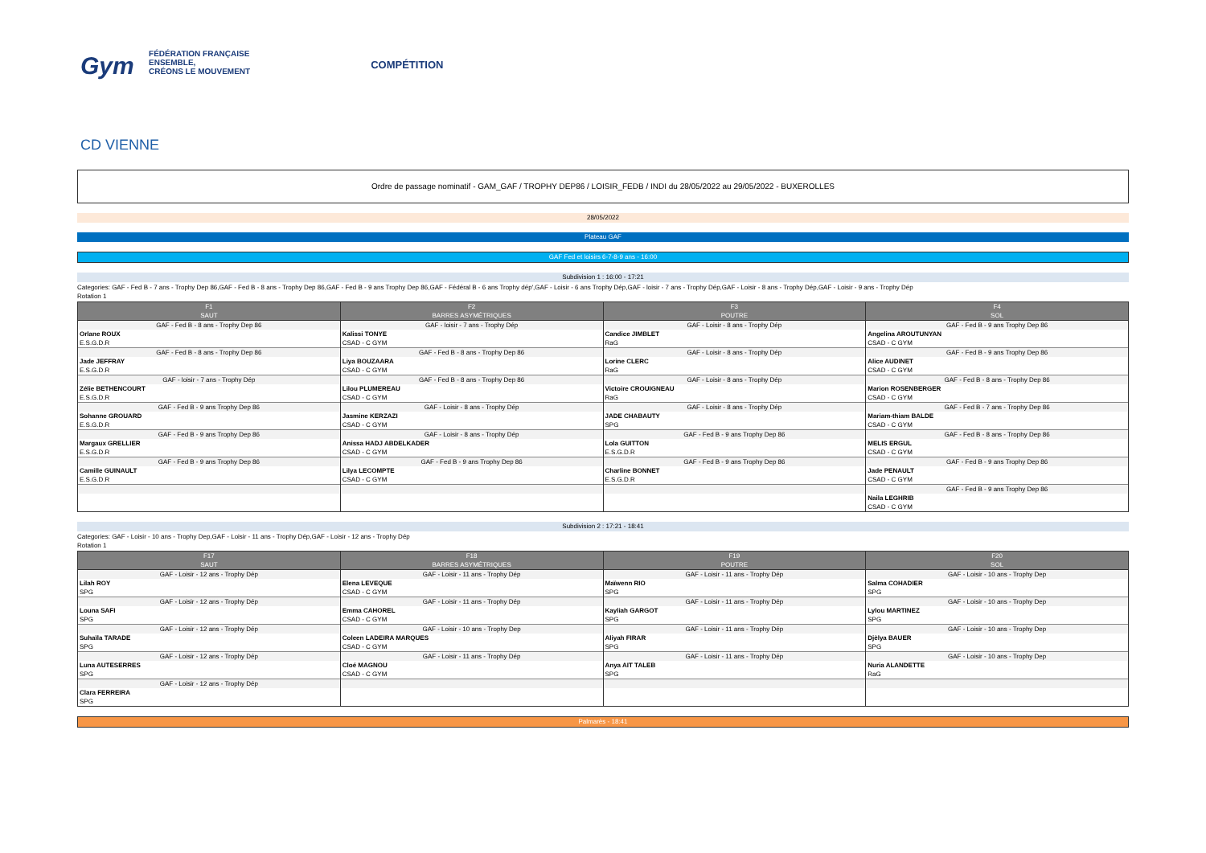Gym FÉDÉRATION FRANÇAISE
ENSEMBLE,
CRÉONS LE MOUVEMENT
COMPÉTITION
CD VIENNE
Ordre de passage nominatif - GAM_GAF / TROPHY DEP86 / LOISIR_FEDB / INDI du 28/05/2022 au 29/05/2022 - BUXEROLLES
28/05/2022
Plateau GAF
GAF Fed et loisirs 6-7-8-9 ans - 16:00
Subdivision 1 : 16:00 - 17:21
Categories: GAF - Fed B - 7 ans - Trophy Dep 86,GAF - Fed B - 8 ans - Trophy Dep 86,GAF - Fed B - 9 ans Trophy Dep 86,GAF - Fédéral B - 6 ans Trophy dép',GAF - Loisir - 6 ans Trophy Dép,GAF - loisir - 7 ans - Trophy Dép,GAF - Loisir - 8 ans - Trophy Dép,GAF - Loisir - 9 ans - Trophy Dép
Rotation 1
| F1 SAUT | F2 BARRES ASYMÉTRIQUES | F3 POUTRE | F4 SOL |
| --- | --- | --- | --- |
| GAF - Fed B - 8 ans - Trophy Dep 86 | GAF - loisir - 7 ans - Trophy Dép | GAF - Loisir - 8 ans - Trophy Dép | GAF - Fed B - 9 ans Trophy Dep 86 |
| Orlane ROUX | Kalissi TONYE | Candice JIMBLET | Angelina AROUTUNYAN |
| E.S.G.D.R | CSAD - C GYM | RaG | CSAD - C GYM |
| GAF - Fed B - 8 ans - Trophy Dep 86 | GAF - Fed B - 8 ans - Trophy Dep 86 | GAF - Loisir - 8 ans - Trophy Dép | GAF - Fed B - 9 ans Trophy Dep 86 |
| Jade JEFFRAY | Liya BOUZAARA | Lorine CLERC | Alice AUDINET |
| E.S.G.D.R | CSAD - C GYM | RaG | CSAD - C GYM |
| GAF - loisir - 7 ans - Trophy Dép | GAF - Fed B - 8 ans - Trophy Dep 86 | GAF - Loisir - 8 ans - Trophy Dép | GAF - Fed B - 8 ans - Trophy Dep 86 |
| Zélie BETHENCOURT | Lilou PLUMEREAU | Victoire CROUIGNEAU | Marion ROSENBERGER |
| E.S.G.D.R | CSAD - C GYM | RaG | CSAD - C GYM |
| GAF - Fed B - 9 ans Trophy Dep 86 | GAF - Loisir - 8 ans - Trophy Dép | GAF - Loisir - 8 ans - Trophy Dép | GAF - Fed B - 7 ans - Trophy Dep 86 |
| Sohanne GROUARD | Jasmine KERZAZI | JADE CHABAUTY | Mariam-thiam BALDE |
| E.S.G.D.R | CSAD - C GYM | SPG | CSAD - C GYM |
| GAF - Fed B - 9 ans Trophy Dep 86 | GAF - Loisir - 8 ans - Trophy Dép | GAF - Fed B - 9 ans Trophy Dep 86 | GAF - Fed B - 8 ans - Trophy Dep 86 |
| Margaux GRELLIER | Anissa HADJ ABDELKADER | Lola GUITTON | MELIS ERGUL |
| E.S.G.D.R | CSAD - C GYM | E.S.G.D.R | CSAD - C GYM |
| GAF - Fed B - 9 ans Trophy Dep 86 | GAF - Fed B - 9 ans Trophy Dep 86 | GAF - Fed B - 9 ans Trophy Dep 86 | GAF - Fed B - 9 ans Trophy Dep 86 |
| Camille GUINAULT | Lilya LECOMPTE | Charline BONNET | Jade PENAULT |
| E.S.G.D.R | CSAD - C GYM | E.S.G.D.R | CSAD - C GYM |
| | | | GAF - Fed B - 9 ans Trophy Dep 86 |
| | | | Naila LEGHRIB |
| | | | CSAD - C GYM |
Subdivision 2 : 17:21 - 18:41
Categories: GAF - Loisir - 10 ans - Trophy Dep,GAF - Loisir - 11 ans - Trophy Dép,GAF - Loisir - 12 ans - Trophy Dép
Rotation 1
| F17 SAUT | F18 BARRES ASYMÉTRIQUES | F19 POUTRE | F20 SOL |
| --- | --- | --- | --- |
| GAF - Loisir - 12 ans - Trophy Dép | GAF - Loisir - 11 ans - Trophy Dép | GAF - Loisir - 11 ans - Trophy Dép | GAF - Loisir - 10 ans - Trophy Dep |
| Lilah ROY | Elena LEVEQUE | Maïwenn RIO | Salma COHADIER |
| SPG | CSAD - C GYM | SPG | SPG |
| GAF - Loisir - 12 ans - Trophy Dép | GAF - Loisir - 11 ans - Trophy Dép | GAF - Loisir - 11 ans - Trophy Dép | GAF - Loisir - 10 ans - Trophy Dep |
| Louna SAFI | Emma CAHOREL | Kayliah GARGOT | Lylou MARTINEZ |
| SPG | CSAD - C GYM | SPG | SPG |
| GAF - Loisir - 12 ans - Trophy Dép | GAF - Loisir - 10 ans - Trophy Dep | GAF - Loisir - 11 ans - Trophy Dép | GAF - Loisir - 10 ans - Trophy Dep |
| Suhaïla TARADE | Coleen LADEIRA MARQUES | Aliyah FIRAR | Djèlya BAUER |
| SPG | CSAD - C GYM | SPG | SPG |
| GAF - Loisir - 12 ans - Trophy Dép | GAF - Loisir - 11 ans - Trophy Dép | GAF - Loisir - 11 ans - Trophy Dép | GAF - Loisir - 10 ans - Trophy Dep |
| Luna AUTESERRES | Cloé MAGNOU | Anya AIT TALEB | Nuria ALANDETTE |
| SPG | CSAD - C GYM | SPG | RaG |
| GAF - Loisir - 12 ans - Trophy Dép | | | |
| Clara FERREIRA | | | |
| SPG | | | |
Palmarès - 18:41